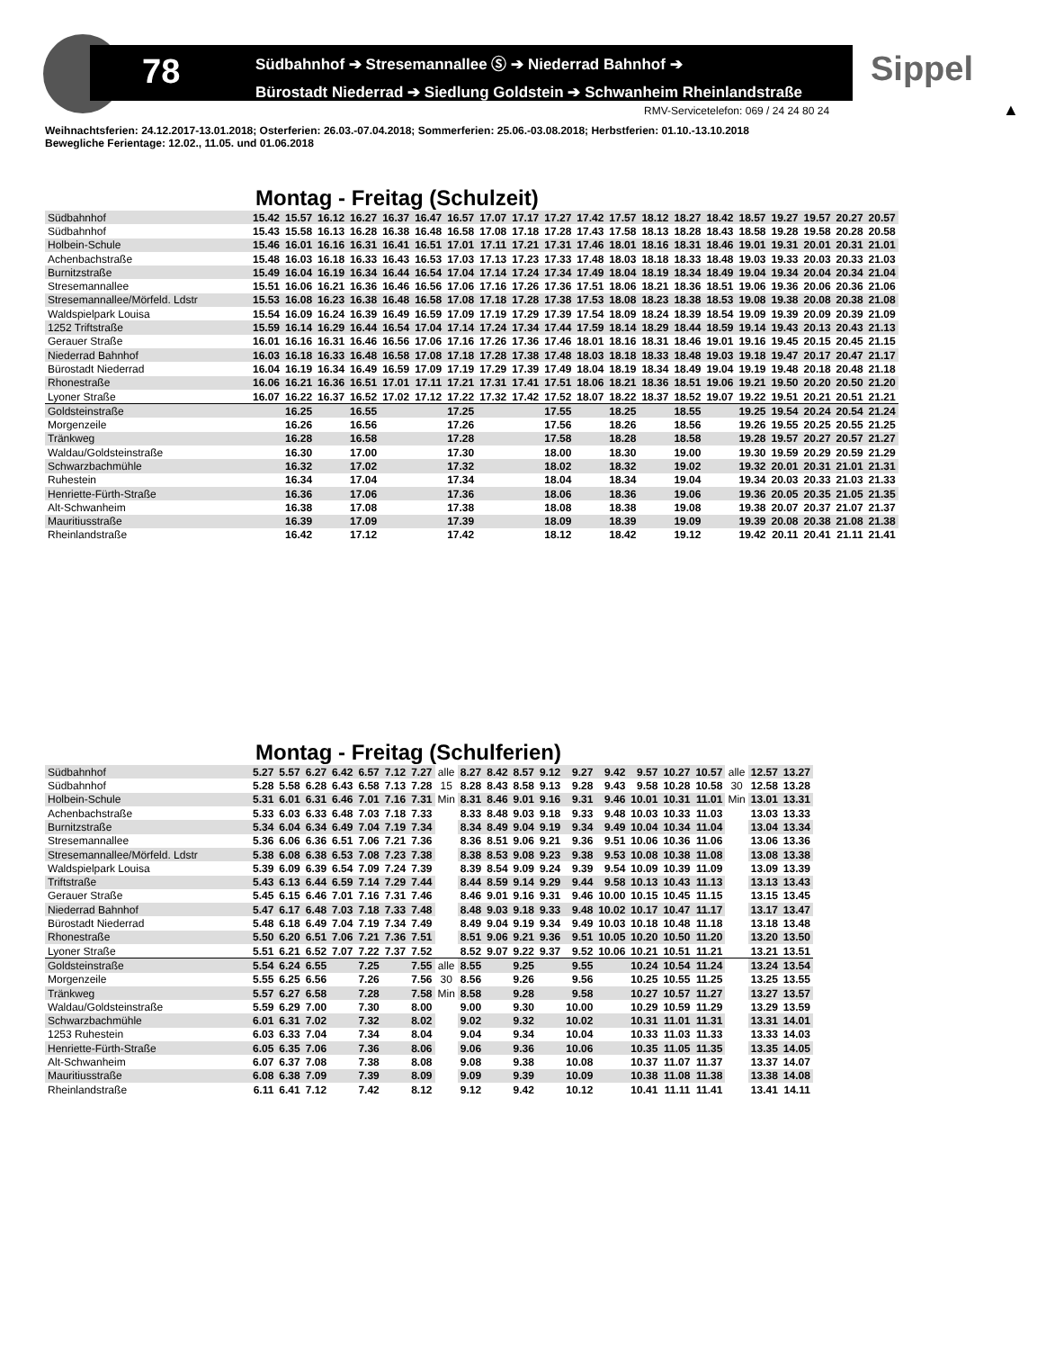78
Südbahnhof ➔ Stresemannallee Ⓢ ➔ Niederrad Bahnhof ➔
Bürostadt Niederrad ➔ Siedlung Goldstein ➔ Schwanheim Rheinlandstraße
Sippel
RMV-Servicetelefon: 069 / 24 24 80 24
▲
Weihnachtsferien: 24.12.2017-13.01.2018; Osterferien: 26.03.-07.04.2018; Sommerferien: 25.06.-03.08.2018; Herbstferien: 01.10.-13.10.2018
Bewegliche Ferientage: 12.02., 11.05. und 01.06.2018
Montag - Freitag (Schulzeit)
| Südbahnhof | 15.42 | 15.57 | 16.12 | 16.27 | 16.37 | 16.47 | 16.57 | 17.07 | 17.17 | 17.27 | 17.42 | 17.57 | 18.12 | 18.27 | 18.42 | 18.57 | 19.27 | 19.57 | 20.27 | 20.57 |
| Südbahnhof | 15.43 | 15.58 | 16.13 | 16.28 | 16.38 | 16.48 | 16.58 | 17.08 | 17.18 | 17.28 | 17.43 | 17.58 | 18.13 | 18.28 | 18.43 | 18.58 | 19.28 | 19.58 | 20.28 | 20.58 |
| Holbein-Schule | 15.46 | 16.01 | 16.16 | 16.31 | 16.41 | 16.51 | 17.01 | 17.11 | 17.21 | 17.31 | 17.46 | 18.01 | 18.16 | 18.31 | 18.46 | 19.01 | 19.31 | 20.01 | 20.31 | 21.01 |
| Achenbachstraße | 15.48 | 16.03 | 16.18 | 16.33 | 16.43 | 16.53 | 17.03 | 17.13 | 17.23 | 17.33 | 17.48 | 18.03 | 18.18 | 18.33 | 18.48 | 19.03 | 19.33 | 20.03 | 20.33 | 21.03 |
| Burnitzstraße | 15.49 | 16.04 | 16.19 | 16.34 | 16.44 | 16.54 | 17.04 | 17.14 | 17.24 | 17.34 | 17.49 | 18.04 | 18.19 | 18.34 | 18.49 | 19.04 | 19.34 | 20.04 | 20.34 | 21.04 |
| Stresemannallee | 15.51 | 16.06 | 16.21 | 16.36 | 16.46 | 16.56 | 17.06 | 17.16 | 17.26 | 17.36 | 17.51 | 18.06 | 18.21 | 18.36 | 18.51 | 19.06 | 19.36 | 20.06 | 20.36 | 21.06 |
| Stresemannallee/Mörfeld. Ldstr | 15.53 | 16.08 | 16.23 | 16.38 | 16.48 | 16.58 | 17.08 | 17.18 | 17.28 | 17.38 | 17.53 | 18.08 | 18.23 | 18.38 | 18.53 | 19.08 | 19.38 | 20.08 | 20.38 | 21.08 |
| Waldspielpark Louisa | 15.54 | 16.09 | 16.24 | 16.39 | 16.49 | 16.59 | 17.09 | 17.19 | 17.29 | 17.39 | 17.54 | 18.09 | 18.24 | 18.39 | 18.54 | 19.09 | 19.39 | 20.09 | 20.39 | 21.09 |
| 1252 Triftstraße | 15.59 | 16.14 | 16.29 | 16.44 | 16.54 | 17.04 | 17.14 | 17.24 | 17.34 | 17.44 | 17.59 | 18.14 | 18.29 | 18.44 | 18.59 | 19.14 | 19.43 | 20.13 | 20.43 | 21.13 |
| Gerauer Straße | 16.01 | 16.16 | 16.31 | 16.46 | 16.56 | 17.06 | 17.16 | 17.26 | 17.36 | 17.46 | 18.01 | 18.16 | 18.31 | 18.46 | 19.01 | 19.16 | 19.45 | 20.15 | 20.45 | 21.15 |
| Niederrad Bahnhof | 16.03 | 16.18 | 16.33 | 16.48 | 16.58 | 17.08 | 17.18 | 17.28 | 17.38 | 17.48 | 18.03 | 18.18 | 18.33 | 18.48 | 19.03 | 19.18 | 19.47 | 20.17 | 20.47 | 21.17 |
| Bürostadt Niederrad | 16.04 | 16.19 | 16.34 | 16.49 | 16.59 | 17.09 | 17.19 | 17.29 | 17.39 | 17.49 | 18.04 | 18.19 | 18.34 | 18.49 | 19.04 | 19.19 | 19.48 | 20.18 | 20.48 | 21.18 |
| Rhonestraße | 16.06 | 16.21 | 16.36 | 16.51 | 17.01 | 17.11 | 17.21 | 17.31 | 17.41 | 17.51 | 18.06 | 18.21 | 18.36 | 18.51 | 19.06 | 19.21 | 19.50 | 20.20 | 20.50 | 21.20 |
| Lyoner Straße | 16.07 | 16.22 | 16.37 | 16.52 | 17.02 | 17.12 | 17.22 | 17.32 | 17.42 | 17.52 | 18.07 | 18.22 | 18.37 | 18.52 | 19.07 | 19.22 | 19.51 | 20.21 | 20.51 | 21.21 |
| Goldsteinstraße | | 16.25 | | 16.55 | | | 17.25 | | | 17.55 | | 18.25 | | 18.55 | | 19.25 | 19.54 | 20.24 | 20.54 | 21.24 |
| Morgenzeile | | 16.26 | | 16.56 | | | 17.26 | | | 17.56 | | 18.26 | | 18.56 | | 19.26 | 19.55 | 20.25 | 20.55 | 21.25 |
| Tränkweg | | 16.28 | | 16.58 | | | 17.28 | | | 17.58 | | 18.28 | | 18.58 | | 19.28 | 19.57 | 20.27 | 20.57 | 21.27 |
| Waldau/Goldsteinstraße | | 16.30 | | 17.00 | | | 17.30 | | | 18.00 | | 18.30 | | 19.00 | | 19.30 | 19.59 | 20.29 | 20.59 | 21.29 |
| Schwarzbachmühle | | 16.32 | | 17.02 | | | 17.32 | | | 18.02 | | 18.32 | | 19.02 | | 19.32 | 20.01 | 20.31 | 21.01 | 21.31 |
| Ruhestein | | 16.34 | | 17.04 | | | 17.34 | | | 18.04 | | 18.34 | | 19.04 | | 19.34 | 20.03 | 20.33 | 21.03 | 21.33 |
| Henriette-Fürth-Straße | | 16.36 | | 17.06 | | | 17.36 | | | 18.06 | | 18.36 | | 19.06 | | 19.36 | 20.05 | 20.35 | 21.05 | 21.35 |
| Alt-Schwanheim | | 16.38 | | 17.08 | | | 17.38 | | | 18.08 | | 18.38 | | 19.08 | | 19.38 | 20.07 | 20.37 | 21.07 | 21.37 |
| Mauritiusstraße | | 16.39 | | 17.09 | | | 17.39 | | | 18.09 | | 18.39 | | 19.09 | | 19.39 | 20.08 | 20.38 | 21.08 | 21.38 |
| Rheinlandstraße | | 16.42 | | 17.12 | | | 17.42 | | | 18.12 | | 18.42 | | 19.12 | | 19.42 | 20.11 | 20.41 | 21.11 | 21.41 |
Montag - Freitag (Schulferien)
| Südbahnhof | 5.27 | 5.57 | 6.27 | 6.42 | 6.57 | 7.12 | 7.27 | alle | 8.27 | 8.42 | 8.57 | 9.12 | 9.27 | 9.42 | 9.57 | 10.27 | 10.57 | alle | 12.57 | 13.27 |
| Südbahnhof | 5.28 | 5.58 | 6.28 | 6.43 | 6.58 | 7.13 | 7.28 | 15 | 8.28 | 8.43 | 8.58 | 9.13 | 9.28 | 9.43 | 9.58 | 10.28 | 10.58 | 30 | 12.58 | 13.28 |
| Holbein-Schule | 5.31 | 6.01 | 6.31 | 6.46 | 7.01 | 7.16 | 7.31 | Min | 8.31 | 8.46 | 9.01 | 9.16 | 9.31 | 9.46 | 10.01 | 10.31 | 11.01 | Min | 13.01 | 13.31 |
| Achenbachstraße | 5.33 | 6.03 | 6.33 | 6.48 | 7.03 | 7.18 | 7.33 | | 8.33 | 8.48 | 9.03 | 9.18 | 9.33 | 9.48 | 10.03 | 10.33 | 11.03 | | 13.03 | 13.33 |
| Burnitzstraße | 5.34 | 6.04 | 6.34 | 6.49 | 7.04 | 7.19 | 7.34 | | 8.34 | 8.49 | 9.04 | 9.19 | 9.34 | 9.49 | 10.04 | 10.34 | 11.04 | | 13.04 | 13.34 |
| Stresemannallee | 5.36 | 6.06 | 6.36 | 6.51 | 7.06 | 7.21 | 7.36 | | 8.36 | 8.51 | 9.06 | 9.21 | 9.36 | 9.51 | 10.06 | 10.36 | 11.06 | | 13.06 | 13.36 |
| Stresemannallee/Mörfeld. Ldstr | 5.38 | 6.08 | 6.38 | 6.53 | 7.08 | 7.23 | 7.38 | | 8.38 | 8.53 | 9.08 | 9.23 | 9.38 | 9.53 | 10.08 | 10.38 | 11.08 | | 13.08 | 13.38 |
| Waldspielpark Louisa | 5.39 | 6.09 | 6.39 | 6.54 | 7.09 | 7.24 | 7.39 | | 8.39 | 8.54 | 9.09 | 9.24 | 9.39 | 9.54 | 10.09 | 10.39 | 11.09 | | 13.09 | 13.39 |
| Triftstraße | 5.43 | 6.13 | 6.44 | 6.59 | 7.14 | 7.29 | 7.44 | | 8.44 | 8.59 | 9.14 | 9.29 | 9.44 | 9.58 | 10.13 | 10.43 | 11.13 | | 13.13 | 13.43 |
| Gerauer Straße | 5.45 | 6.15 | 6.46 | 7.01 | 7.16 | 7.31 | 7.46 | | 8.46 | 9.01 | 9.16 | 9.31 | 9.46 | 10.00 | 10.15 | 10.45 | 11.15 | | 13.15 | 13.45 |
| Niederrad Bahnhof | 5.47 | 6.17 | 6.48 | 7.03 | 7.18 | 7.33 | 7.48 | | 8.48 | 9.03 | 9.18 | 9.33 | 9.48 | 10.02 | 10.17 | 10.47 | 11.17 | | 13.17 | 13.47 |
| Bürostadt Niederrad | 5.48 | 6.18 | 6.49 | 7.04 | 7.19 | 7.34 | 7.49 | | 8.49 | 9.04 | 9.19 | 9.34 | 9.49 | 10.03 | 10.18 | 10.48 | 11.18 | | 13.18 | 13.48 |
| Rhonestraße | 5.50 | 6.20 | 6.51 | 7.06 | 7.21 | 7.36 | 7.51 | | 8.51 | 9.06 | 9.21 | 9.36 | 9.51 | 10.05 | 10.20 | 10.50 | 11.20 | | 13.20 | 13.50 |
| Lyoner Straße | 5.51 | 6.21 | 6.52 | 7.07 | 7.22 | 7.37 | 7.52 | | 8.52 | 9.07 | 9.22 | 9.37 | 9.52 | 10.06 | 10.21 | 10.51 | 11.21 | | 13.21 | 13.51 |
| Goldsteinstraße | 5.54 | 6.24 | 6.55 | | 7.25 | | 7.55 | alle | 8.55 | | 9.25 | | 9.55 | | 10.24 | 10.54 | 11.24 | | 13.24 | 13.54 |
| Morgenzeile | 5.55 | 6.25 | 6.56 | | 7.26 | | 7.56 | 30 | 8.56 | | 9.26 | | 9.56 | | 10.25 | 10.55 | 11.25 | | 13.25 | 13.55 |
| Tränkweg | 5.57 | 6.27 | 6.58 | | 7.28 | | 7.58 | Min | 8.58 | | 9.28 | | 9.58 | | 10.27 | 10.57 | 11.27 | | 13.27 | 13.57 |
| Waldau/Goldsteinstraße | 5.59 | 6.29 | 7.00 | | 7.30 | | 8.00 | | 9.00 | | 9.30 | | 10.00 | | 10.29 | 10.59 | 11.29 | | 13.29 | 13.59 |
| Schwarzbachmühle | 6.01 | 6.31 | 7.02 | | 7.32 | | 8.02 | | 9.02 | | 9.32 | | 10.02 | | 10.31 | 11.01 | 11.31 | | 13.31 | 14.01 |
| 1253 Ruhestein | 6.03 | 6.33 | 7.04 | | 7.34 | | 8.04 | | 9.04 | | 9.34 | | 10.04 | | 10.33 | 11.03 | 11.33 | | 13.33 | 14.03 |
| Henriette-Fürth-Straße | 6.05 | 6.35 | 7.06 | | 7.36 | | 8.06 | | 9.06 | | 9.36 | | 10.06 | | 10.35 | 11.05 | 11.35 | | 13.35 | 14.05 |
| Alt-Schwanheim | 6.07 | 6.37 | 7.08 | | 7.38 | | 8.08 | | 9.08 | | 9.38 | | 10.08 | | 10.37 | 11.07 | 11.37 | | 13.37 | 14.07 |
| Mauritiusstraße | 6.08 | 6.38 | 7.09 | | 7.39 | | 8.09 | | 9.09 | | 9.39 | | 10.09 | | 10.38 | 11.08 | 11.38 | | 13.38 | 14.08 |
| Rheinlandstraße | 6.11 | 6.41 | 7.12 | | 7.42 | | 8.12 | | 9.12 | | 9.42 | | 10.12 | | 10.41 | 11.11 | 11.41 | | 13.41 | 14.11 |